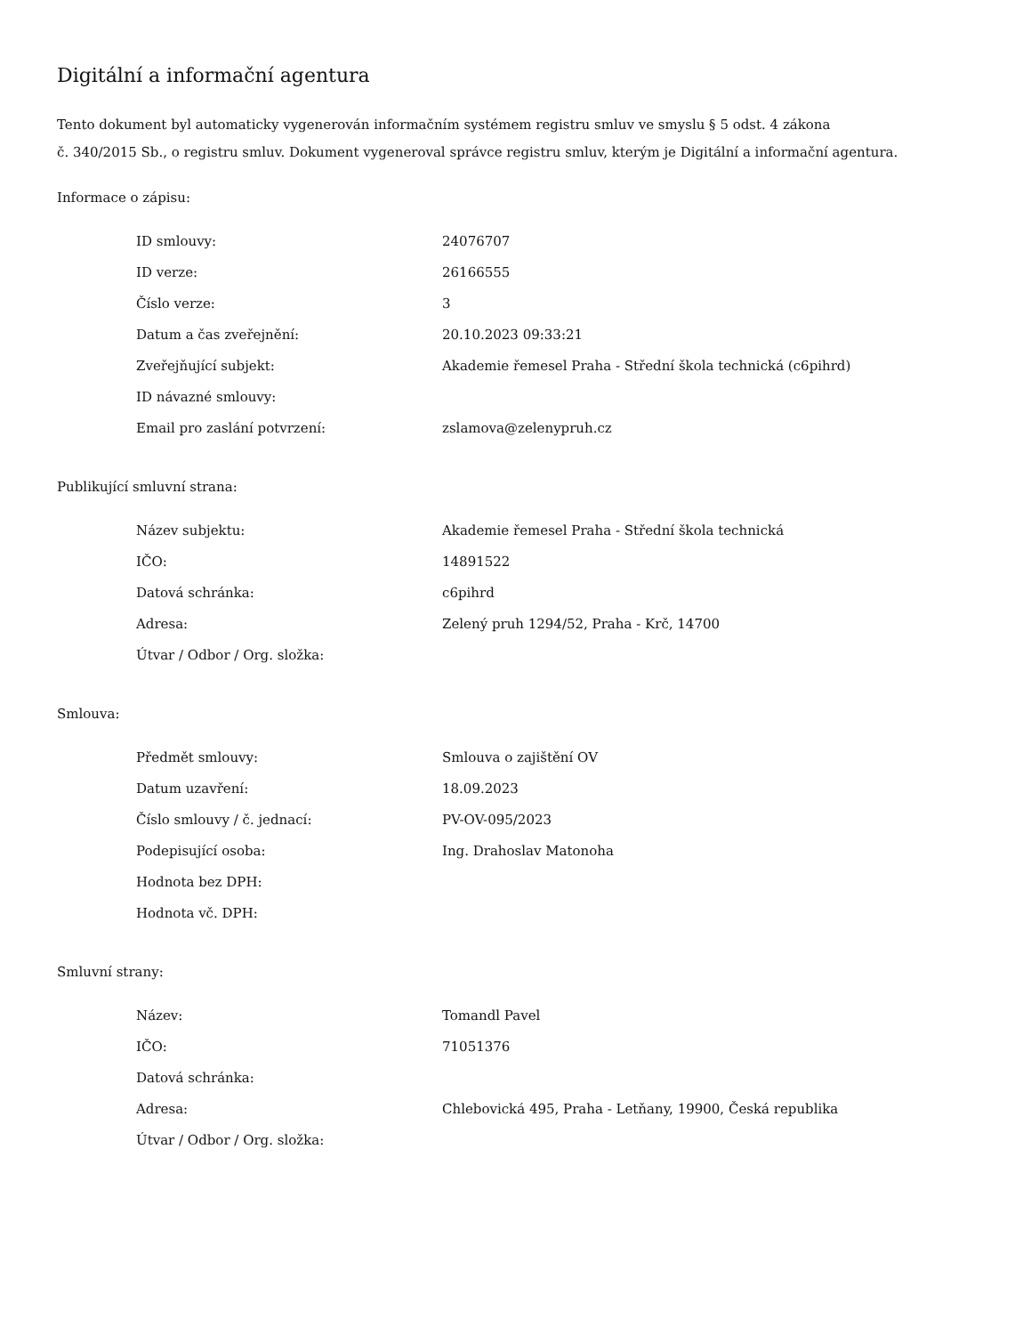Digitální a informační agentura
Tento dokument byl automaticky vygenerován informačním systémem registru smluv ve smyslu § 5 odst. 4 zákona
č. 340/2015 Sb., o registru smluv. Dokument vygeneroval správce registru smluv, kterým je Digitální a informační agentura.
Informace o zápisu:
| ID smlouvy: | 24076707 |
| ID verze: | 26166555 |
| Číslo verze: | 3 |
| Datum a čas zveřejnění: | 20.10.2023 09:33:21 |
| Zveřejňující subjekt: | Akademie řemesel Praha - Střední škola technická (c6pihrd) |
| ID návazné smlouvy: | |
| Email pro zaslání potvrzení: | zslamova@zelenypruh.cz |
Publikující smluvní strana:
| Název subjektu: | Akademie řemesel Praha - Střední škola technická |
| IČO: | 14891522 |
| Datová schránka: | c6pihrd |
| Adresa: | Zelený pruh 1294/52, Praha - Krč, 14700 |
| Útvar / Odbor / Org. složka: | |
Smlouva:
| Předmět smlouvy: | Smlouva o zajištění OV |
| Datum uzavření: | 18.09.2023 |
| Číslo smlouvy / č. jednací: | PV-OV-095/2023 |
| Podepisující osoba: | Ing. Drahoslav Matonoha |
| Hodnota bez DPH: | |
| Hodnota vč. DPH: | |
Smluvní strany:
| Název: | Tomandl Pavel |
| IČO: | 71051376 |
| Datová schránka: | |
| Adresa: | Chlebovická 495, Praha - Letňany, 19900, Česká republika |
| Útvar / Odbor / Org. složka: | |